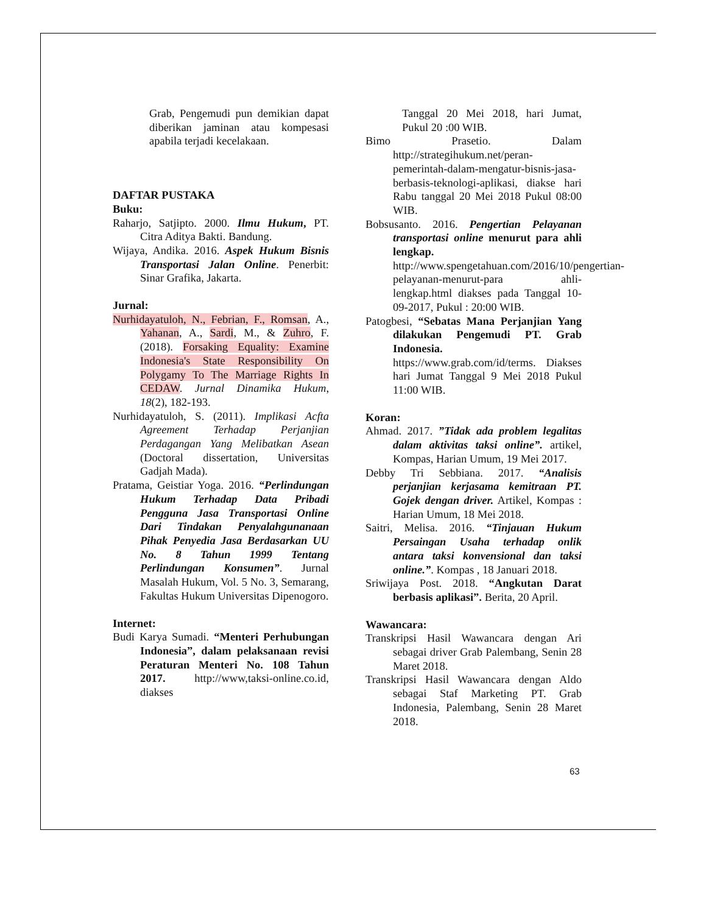Grab, Pengemudi pun demikian dapat diberikan jaminan atau kompesasi apabila terjadi kecelakaan.
DAFTAR PUSTAKA
Buku:
Raharjo, Satjipto. 2000. Ilmu Hukum, PT. Citra Aditya Bakti. Bandung.
Wijaya, Andika. 2016. Aspek Hukum Bisnis Transportasi Jalan Online. Penerbit: Sinar Grafika, Jakarta.
Jurnal:
Nurhidayatuloh, N., Febrian, F., Romsan, A., Yahanan, A., Sardi, M., & Zuhro, F. (2018). Forsaking Equality: Examine Indonesia's State Responsibility On Polygamy To The Marriage Rights In CEDAW. Jurnal Dinamika Hukum, 18(2), 182-193.
Nurhidayatuloh, S. (2011). Implikasi Acfta Agreement Terhadap Perjanjian Perdagangan Yang Melibatkan Asean (Doctoral dissertation, Universitas Gadjah Mada).
Pratama, Geistiar Yoga. 2016. “Perlindungan Hukum Terhadap Data Pribadi Pengguna Jasa Transportasi Online Dari Tindakan Penyalahgunanaan Pihak Penyedia Jasa Berdasarkan UU No. 8 Tahun 1999 Tentang Perlindungan Konsumen”. Jurnal Masalah Hukum, Vol. 5 No. 3, Semarang, Fakultas Hukum Universitas Dipenogoro.
Internet:
Budi Karya Sumadi. “Menteri Perhubungan Indonesia”, dalam pelaksanaan revisi Peraturan Menteri No. 108 Tahun 2017. http://www,taksi-online.co.id, diakses
Tanggal 20 Mei 2018, hari Jumat, Pukul 20 :00 WIB.
Bimo Prasetio. Dalam http://strategihukum.net/peran-pemerintah-dalam-mengatur-bisnis-jasa-berbasis-teknologi-aplikasi, diakse hari Rabu tanggal 20 Mei 2018 Pukul 08:00 WIB.
Bobsusanto. 2016. Pengertian Pelayanan transportasi online menurut para ahli lengkap. http://www.spengetahuan.com/2016/10/pengertian-pelayanan-menurut-para ahli-lengkap.html diakses pada Tanggal 10-09-2017, Pukul : 20:00 WIB.
Patogbesi, “Sebatas Mana Perjanjian Yang dilakukan Pengemudi PT. Grab Indonesia. https://www.grab.com/id/terms. Diakses hari Jumat Tanggal 9 Mei 2018 Pukul 11:00 WIB.
Koran:
Ahmad. 2017. ”Tidak ada problem legalitas dalam aktivitas taksi online”. artikel, Kompas, Harian Umum, 19 Mei 2017.
Debby Tri Sebbiana. 2017. “Analisis perjanjian kerjasama kemitraan PT. Gojek dengan driver. Artikel, Kompas : Harian Umum, 18 Mei 2018.
Saitri, Melisa. 2016. “Tinjauan Hukum Persaingan Usaha terhadap onlik antara taksi konvensional dan taksi online.”. Kompas , 18 Januari 2018.
Sriwijaya Post. 2018. “Angkutan Darat berbasis aplikasi”. Berita, 20 April.
Wawancara:
Transkripsi Hasil Wawancara dengan Ari sebagai driver Grab Palembang, Senin 28 Maret 2018.
Transkripsi Hasil Wawancara dengan Aldo sebagai Staf Marketing PT. Grab Indonesia, Palembang, Senin 28 Maret 2018.
63